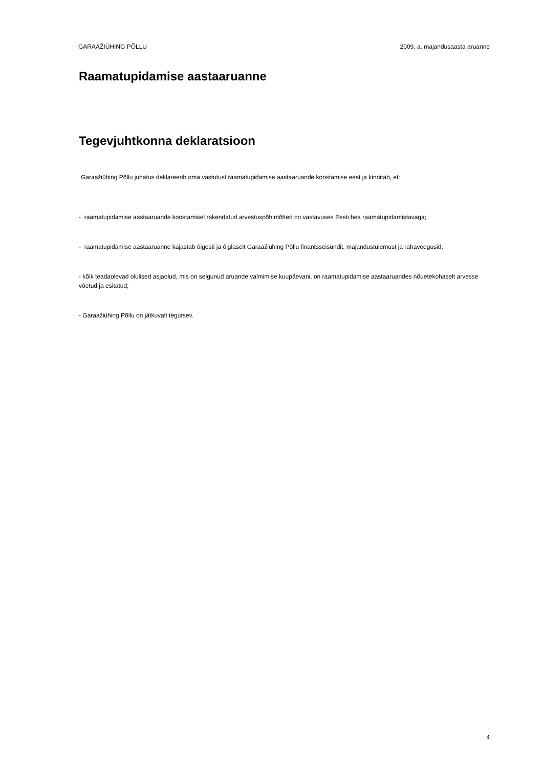GARAAŽIÜHING PÕLLU 2009. a. majandusaasta aruanne
Raamatupidamise aastaaruanne
Tegevjuhtkonna deklaratsioon
Garaažiühing Põllu juhatus deklareerib oma vastutust raamatupidamise aastaaruande koostamise eest ja kinnitab, et:
- raamatupidamise aastaaruande koostamisel rakendatud arvestuspõhimõtted on vastavuses Eesti hea raamatupidamistavaga;
- raamatupidamise aastaaruanne kajastab õigesti ja õiglaselt Garaažiühing Põllu finantsseisundit, majandustulemust ja rahavoogusid;
- kõik teadaolevad olulised asjaolud, mis on selgunud aruande valmimise kuupäevani, on raamatupidamise aastaaruandes nõuetekohaselt arvesse võetud ja esitatud;
- Garaažiühing Põllu on jätkuvalt tegutsev.
4